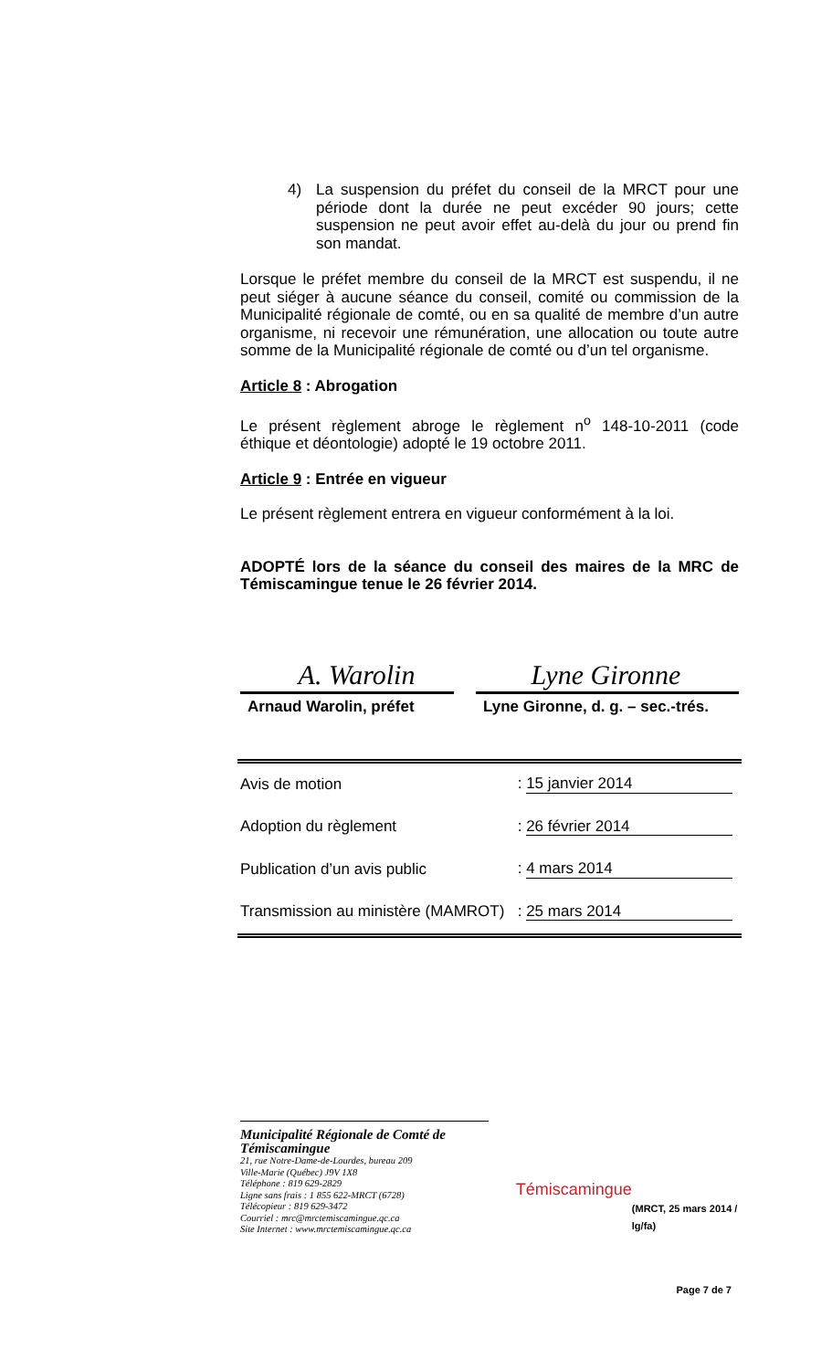4) La suspension du préfet du conseil de la MRCT pour une période dont la durée ne peut excéder 90 jours; cette suspension ne peut avoir effet au-delà du jour ou prend fin son mandat.
Lorsque le préfet membre du conseil de la MRCT est suspendu, il ne peut siéger à aucune séance du conseil, comité ou commission de la Municipalité régionale de comté, ou en sa qualité de membre d’un autre organisme, ni recevoir une rémunération, une allocation ou toute autre somme de la Municipalité régionale de comté ou d’un tel organisme.
Article 8 : Abrogation
Le présent règlement abroge le règlement n<sup>o</sup> 148-10-2011 (code éthique et déontologie) adopté le 19 octobre 2011.
Article 9 : Entrée en vigueur
Le présent règlement entrera en vigueur conformément à la loi.
ADOPTÉ lors de la séance du conseil des maires de la MRC de Témiscamingue tenue le 26 février 2014.
A. Warolin Lyne Gironne
Arnaud Warolin, préfet Lyne Gironne, d. g. – sec.-trés.
| Avis de motion | : 15 janvier 2014 |
| Adoption du règlement | : 26 février 2014 |
| Publication d’un avis public | : 4 mars 2014 |
| Transmission au ministère (MAMROT) | : 25 mars 2014 |
Municipalité Régionale de Comté de Témiscamingue
21, rue Notre-Dame-de-Lourdes, bureau 209
Ville-Marie (Québec) J9V 1X8
Téléphone : 819 629-2829
Ligne sans frais : 1 855 622-MRCT (6728)
Télécopieur : 819 629-3472
Courriel : mrc@mrctemiscamingue.qc.ca
Site Internet : www.mrctemiscamingue.qc.ca
Témiscamingue
(MRCT, 25 mars 2014 / lg/fa)
Page 7 de 7